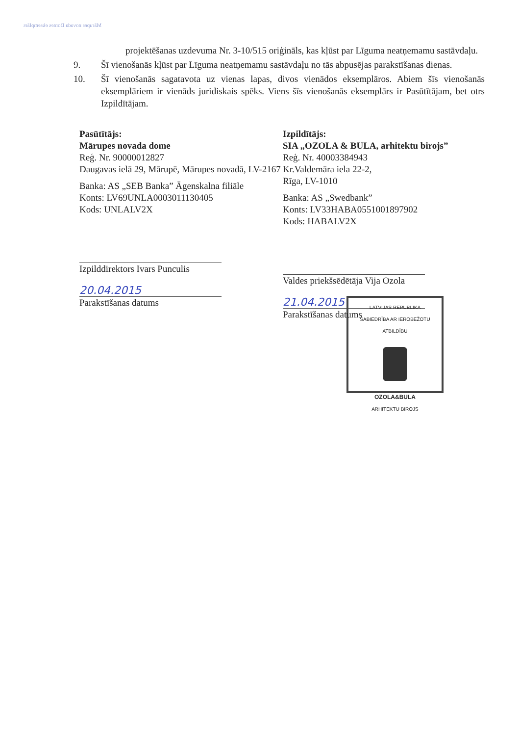Mārupes novada Domes eksemplārs
projektēšanas uzdevuma Nr. 3-10/515 oriģināls, kas kļūst par Līguma neatņemamu sastāvdaļu.
9. Šī vienošanās kļūst par Līguma neatņemamu sastāvdaļu no tās abpusējas parakstīšanas dienas.
10. Šī vienošanās sagatavota uz vienas lapas, divos vienādos eksemplāros. Abiem šīs vienošanās eksemplāriem ir vienāds juridiskais spēks. Viens šīs vienošanās eksemplārs ir Pasūtītājam, bet otrs Izpildītājam.
Pasūtītājs:
Mārupes novada dome
Reģ. Nr. 90000012827
Daugavas ielā 29, Mārupē, Mārupes novadā, LV-2167
Banka: AS „SEB Banka” Āgenskalna filiāle
Konts: LV69UNLA0003011130405
Kods: UNLALV2X
Izpilddirektors Ivars Punculis
20.04.2015
Parakstīšanas datums
Izpildītājs:
SIA „OZOLA & BULA, arhitektu birojs”
Reģ. Nr. 40003384943
Kr.Valdemāra iela 22-2,
Rīga, LV-1010
Banka: AS „Swedbank”
Konts: LV33HABA0551001897902
Kods: HABALV2X
Valdes priekšsēdētāja Vija Ozola
21.04.2015
Parakstīšanas datums
LATVIJAS REPUBLIKA
SABIEDRĪBA AR IEROBEŽOTU ATBILDĪBU
OZOLA&BULA
ARHITEKTU BIROJS